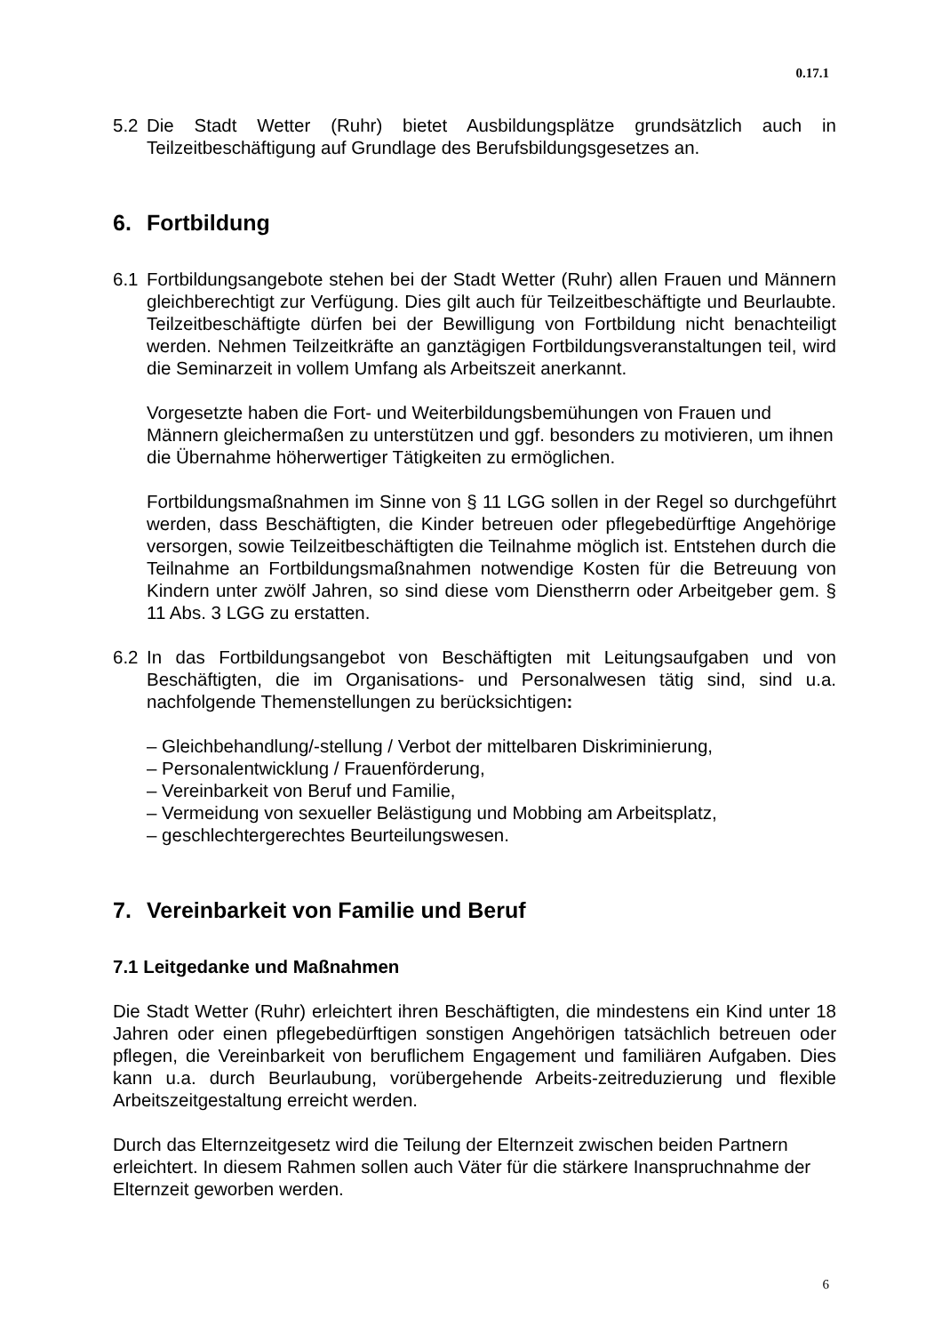0.17.1
5.2 Die Stadt Wetter (Ruhr) bietet Ausbildungsplätze grundsätzlich auch in Teilzeitbeschäftigung auf Grundlage des Berufsbildungsgesetzes an.
6. Fortbildung
6.1 Fortbildungsangebote stehen bei der Stadt Wetter (Ruhr) allen Frauen und Männern gleichberechtigt zur Verfügung. Dies gilt auch für Teilzeitbeschäftigte und Beurlaubte. Teilzeitbeschäftigte dürfen bei der Bewilligung von Fortbildung nicht benachteiligt werden. Nehmen Teilzeitkräfte an ganztägigen Fortbildungsveranstaltungen teil, wird die Seminarzeit in vollem Umfang als Arbeitszeit anerkannt.
Vorgesetzte haben die Fort- und Weiterbildungsbemühungen von Frauen und Männern gleichermaßen zu unterstützen und ggf. besonders zu motivieren, um ihnen die Übernahme höherwertiger Tätigkeiten zu ermöglichen.
Fortbildungsmaßnahmen im Sinne von § 11 LGG sollen in der Regel so durchgeführt werden, dass Beschäftigten, die Kinder betreuen oder pflegebedürftige Angehörige versorgen, sowie Teilzeitbeschäftigten die Teilnahme möglich ist. Entstehen durch die Teilnahme an Fortbildungsmaßnahmen notwendige Kosten für die Betreuung von Kindern unter zwölf Jahren, so sind diese vom Dienstherrn oder Arbeitgeber gem. § 11 Abs. 3 LGG zu erstatten.
6.2 In das Fortbildungsangebot von Beschäftigten mit Leitungsaufgaben und von Beschäftigten, die im Organisations- und Personalwesen tätig sind, sind u.a. nachfolgende Themenstellungen zu berücksichtigen:
– Gleichbehandlung/-stellung / Verbot der mittelbaren Diskriminierung,
– Personalentwicklung / Frauenförderung,
– Vereinbarkeit von Beruf und Familie,
– Vermeidung von sexueller Belästigung und Mobbing am Arbeitsplatz,
– geschlechtergerechtes Beurteilungswesen.
7. Vereinbarkeit von Familie und Beruf
7.1 Leitgedanke und Maßnahmen
Die Stadt Wetter (Ruhr) erleichtert ihren Beschäftigten, die mindestens ein Kind unter 18 Jahren oder einen pflegebedürftigen sonstigen Angehörigen tatsächlich betreuen oder pflegen, die Vereinbarkeit von beruflichem Engagement und familiären Aufgaben. Dies kann u.a. durch Beurlaubung, vorübergehende Arbeits-zeitreduzierung und flexible Arbeitszeitgestaltung erreicht werden.
Durch das Elternzeitgesetz wird die Teilung der Elternzeit zwischen beiden Partnern erleichtert. In diesem Rahmen sollen auch Väter für die stärkere Inanspruchnahme der Elternzeit geworben werden.
6